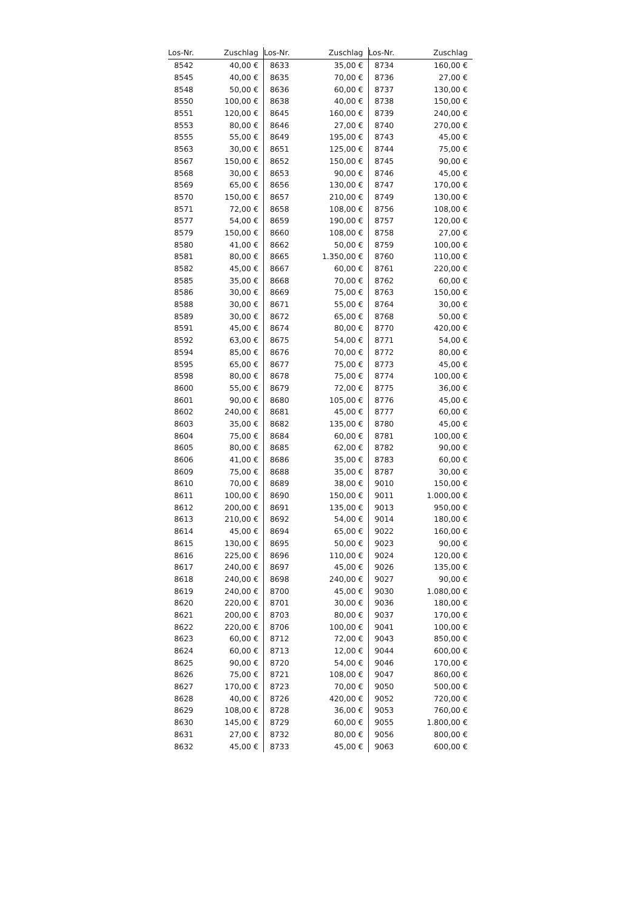| Los-Nr. | Zuschlag | Los-Nr. | Zuschlag | Los-Nr. | Zuschlag |
| --- | --- | --- | --- | --- | --- |
| 8542 | 40,00 € | 8633 | 35,00 € | 8734 | 160,00 € |
| 8545 | 40,00 € | 8635 | 70,00 € | 8736 | 27,00 € |
| 8548 | 50,00 € | 8636 | 60,00 € | 8737 | 130,00 € |
| 8550 | 100,00 € | 8638 | 40,00 € | 8738 | 150,00 € |
| 8551 | 120,00 € | 8645 | 160,00 € | 8739 | 240,00 € |
| 8553 | 80,00 € | 8646 | 27,00 € | 8740 | 270,00 € |
| 8555 | 55,00 € | 8649 | 195,00 € | 8743 | 45,00 € |
| 8563 | 30,00 € | 8651 | 125,00 € | 8744 | 75,00 € |
| 8567 | 150,00 € | 8652 | 150,00 € | 8745 | 90,00 € |
| 8568 | 30,00 € | 8653 | 90,00 € | 8746 | 45,00 € |
| 8569 | 65,00 € | 8656 | 130,00 € | 8747 | 170,00 € |
| 8570 | 150,00 € | 8657 | 210,00 € | 8749 | 130,00 € |
| 8571 | 72,00 € | 8658 | 108,00 € | 8756 | 108,00 € |
| 8577 | 54,00 € | 8659 | 190,00 € | 8757 | 120,00 € |
| 8579 | 150,00 € | 8660 | 108,00 € | 8758 | 27,00 € |
| 8580 | 41,00 € | 8662 | 50,00 € | 8759 | 100,00 € |
| 8581 | 80,00 € | 8665 | 1.350,00 € | 8760 | 110,00 € |
| 8582 | 45,00 € | 8667 | 60,00 € | 8761 | 220,00 € |
| 8585 | 35,00 € | 8668 | 70,00 € | 8762 | 60,00 € |
| 8586 | 30,00 € | 8669 | 75,00 € | 8763 | 150,00 € |
| 8588 | 30,00 € | 8671 | 55,00 € | 8764 | 30,00 € |
| 8589 | 30,00 € | 8672 | 65,00 € | 8768 | 50,00 € |
| 8591 | 45,00 € | 8674 | 80,00 € | 8770 | 420,00 € |
| 8592 | 63,00 € | 8675 | 54,00 € | 8771 | 54,00 € |
| 8594 | 85,00 € | 8676 | 70,00 € | 8772 | 80,00 € |
| 8595 | 65,00 € | 8677 | 75,00 € | 8773 | 45,00 € |
| 8598 | 80,00 € | 8678 | 75,00 € | 8774 | 100,00 € |
| 8600 | 55,00 € | 8679 | 72,00 € | 8775 | 36,00 € |
| 8601 | 90,00 € | 8680 | 105,00 € | 8776 | 45,00 € |
| 8602 | 240,00 € | 8681 | 45,00 € | 8777 | 60,00 € |
| 8603 | 35,00 € | 8682 | 135,00 € | 8780 | 45,00 € |
| 8604 | 75,00 € | 8684 | 60,00 € | 8781 | 100,00 € |
| 8605 | 80,00 € | 8685 | 62,00 € | 8782 | 90,00 € |
| 8606 | 41,00 € | 8686 | 35,00 € | 8783 | 60,00 € |
| 8609 | 75,00 € | 8688 | 35,00 € | 8787 | 30,00 € |
| 8610 | 70,00 € | 8689 | 38,00 € | 9010 | 150,00 € |
| 8611 | 100,00 € | 8690 | 150,00 € | 9011 | 1.000,00 € |
| 8612 | 200,00 € | 8691 | 135,00 € | 9013 | 950,00 € |
| 8613 | 210,00 € | 8692 | 54,00 € | 9014 | 180,00 € |
| 8614 | 45,00 € | 8694 | 65,00 € | 9022 | 160,00 € |
| 8615 | 130,00 € | 8695 | 50,00 € | 9023 | 90,00 € |
| 8616 | 225,00 € | 8696 | 110,00 € | 9024 | 120,00 € |
| 8617 | 240,00 € | 8697 | 45,00 € | 9026 | 135,00 € |
| 8618 | 240,00 € | 8698 | 240,00 € | 9027 | 90,00 € |
| 8619 | 240,00 € | 8700 | 45,00 € | 9030 | 1.080,00 € |
| 8620 | 220,00 € | 8701 | 30,00 € | 9036 | 180,00 € |
| 8621 | 200,00 € | 8703 | 80,00 € | 9037 | 170,00 € |
| 8622 | 220,00 € | 8706 | 100,00 € | 9041 | 100,00 € |
| 8623 | 60,00 € | 8712 | 72,00 € | 9043 | 850,00 € |
| 8624 | 60,00 € | 8713 | 12,00 € | 9044 | 600,00 € |
| 8625 | 90,00 € | 8720 | 54,00 € | 9046 | 170,00 € |
| 8626 | 75,00 € | 8721 | 108,00 € | 9047 | 860,00 € |
| 8627 | 170,00 € | 8723 | 70,00 € | 9050 | 500,00 € |
| 8628 | 40,00 € | 8726 | 420,00 € | 9052 | 720,00 € |
| 8629 | 108,00 € | 8728 | 36,00 € | 9053 | 760,00 € |
| 8630 | 145,00 € | 8729 | 60,00 € | 9055 | 1.800,00 € |
| 8631 | 27,00 € | 8732 | 80,00 € | 9056 | 800,00 € |
| 8632 | 45,00 € | 8733 | 45,00 € | 9063 | 600,00 € |